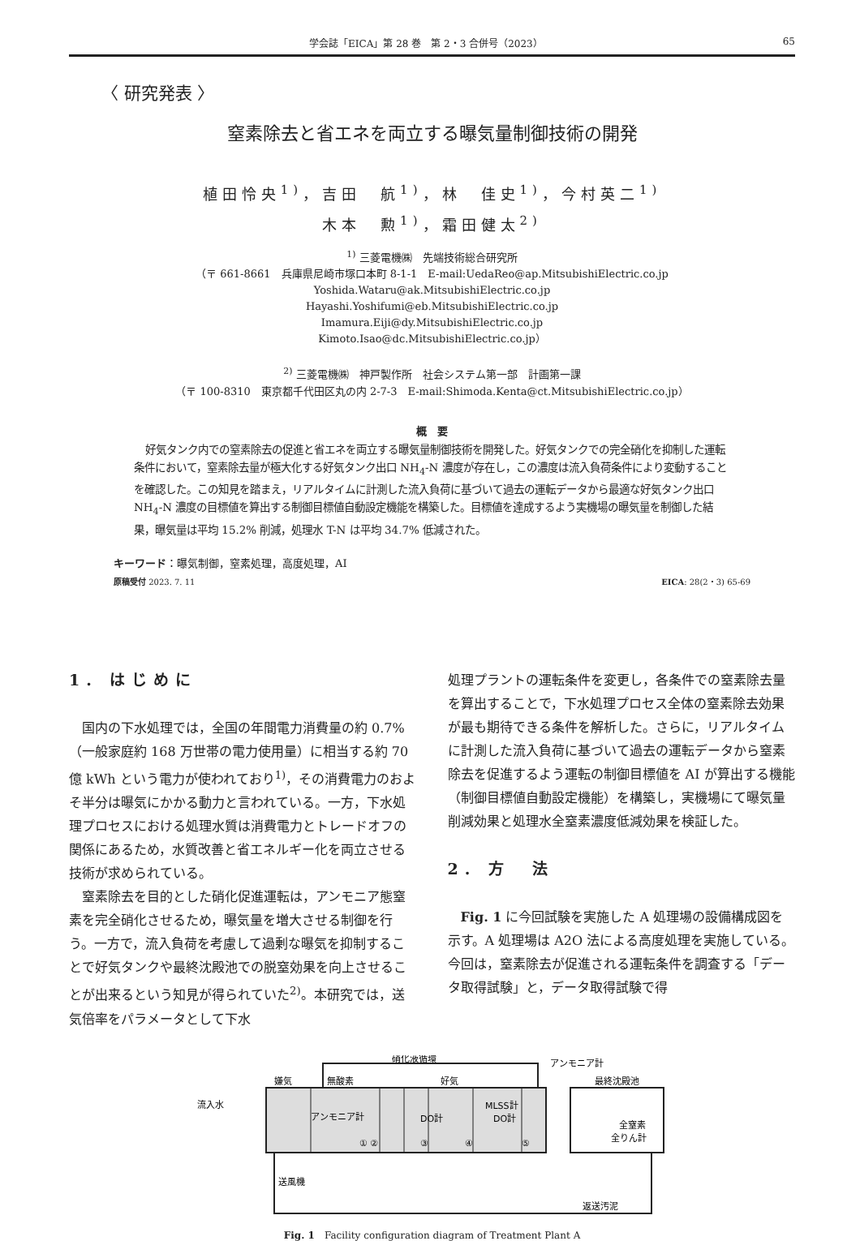学会誌「EICA」第 28 巻　第 2・3 合併号（2023） 65
〈 研究発表 〉
窒素除去と省エネを両立する曝気量制御技術の開発
植田怜央<sup>1)</sup>，吉田　航<sup>1)</sup>，林　佳史<sup>1)</sup>，今村英二<sup>1)</sup>
木本　勲<sup>1)</sup>，霜田健太<sup>2)</sup>
<sup>1)</sup> 三菱電機㈱　先端技術総合研究所
（〒 661-8661　兵庫県尼崎市塚口本町 8-1-1　E-mail:UedaReo@ap.MitsubishiElectric.co.jp
Yoshida.Wataru@ak.MitsubishiElectric.co.jp
Hayashi.Yoshifumi@eb.MitsubishiElectric.co.jp
Imamura.Eiji@dy.MitsubishiElectric.co.jp
Kimoto.Isao@dc.MitsubishiElectric.co.jp）
<sup>2)</sup> 三菱電機㈱　神戸製作所　社会システム第一部　計画第一課
（〒 100-8310　東京都千代田区丸の内 2-7-3　E-mail:Shimoda.Kenta@ct.MitsubishiElectric.co.jp）
概　要
好気タンク内での窒素除去の促進と省エネを両立する曝気量制御技術を開発した。好気タンクでの完全硝化を抑制した運転条件において，窒素除去量が極大化する好気タンク出口 NH<sub>4</sub>-N 濃度が存在し，この濃度は流入負荷条件により変動することを確認した。この知見を踏まえ，リアルタイムに計測した流入負荷に基づいて過去の運転データから最適な好気タンク出口 NH<sub>4</sub>-N 濃度の目標値を算出する制御目標値自動設定機能を構築した。目標値を達成するよう実機場の曝気量を制御した結果，曝気量は平均 15.2% 削減，処理水 T-N は平均 34.7% 低減された。
キーワード：曝気制御，窒素処理，高度処理，AI
原稿受付 2023. 7. 11 EICA: 28(2・3) 65-69
1. はじめに
国内の下水処理では，全国の年間電力消費量の約 0.7%（一般家庭約 168 万世帯の電力使用量）に相当する約 70 億 kWh という電力が使われており<sup>1)</sup>，その消費電力のおよそ半分は曝気にかかる動力と言われている。一方，下水処理プロセスにおける処理水質は消費電力とトレードオフの関係にあるため，水質改善と省エネルギー化を両立させる技術が求められている。
窒素除去を目的とした硝化促進運転は，アンモニア態窒素を完全硝化させるため，曝気量を増大させる制御を行う。一方で，流入負荷を考慮して過剰な曝気を抑制することで好気タンクや最終沈殿池での脱窒効果を向上させることが出来るという知見が得られていた<sup>2)</sup>。本研究では，送気倍率をパラメータとして下水
処理プラントの運転条件を変更し，各条件での窒素除去量を算出することで，下水処理プロセス全体の窒素除去効果が最も期待できる条件を解析した。さらに，リアルタイムに計測した流入負荷に基づいて過去の運転データから窒素除去を促進するよう運転の制御目標値を AI が算出する機能（制御目標値自動設定機能）を構築し，実機場にて曝気量削減効果と処理水全窒素濃度低減効果を検証した。
2. 方　法
Fig. 1 に今回試験を実施した A 処理場の設備構成図を示す。A 処理場は A2O 法による高度処理を実施している。今回は，窒素除去が促進される運転条件を調査する「データ取得試験」と，データ取得試験で得
硝化液循環
アンモニア計
嫌気
無酸素
好気
流入水
アンモニア計
DO計
MLSS計
DO計
① ②
③
④
⑤
最終沈殿池
全窒素
全りん計
送風機
返送汚泥
Fig. 1　Facility configuration diagram of Treatment Plant A